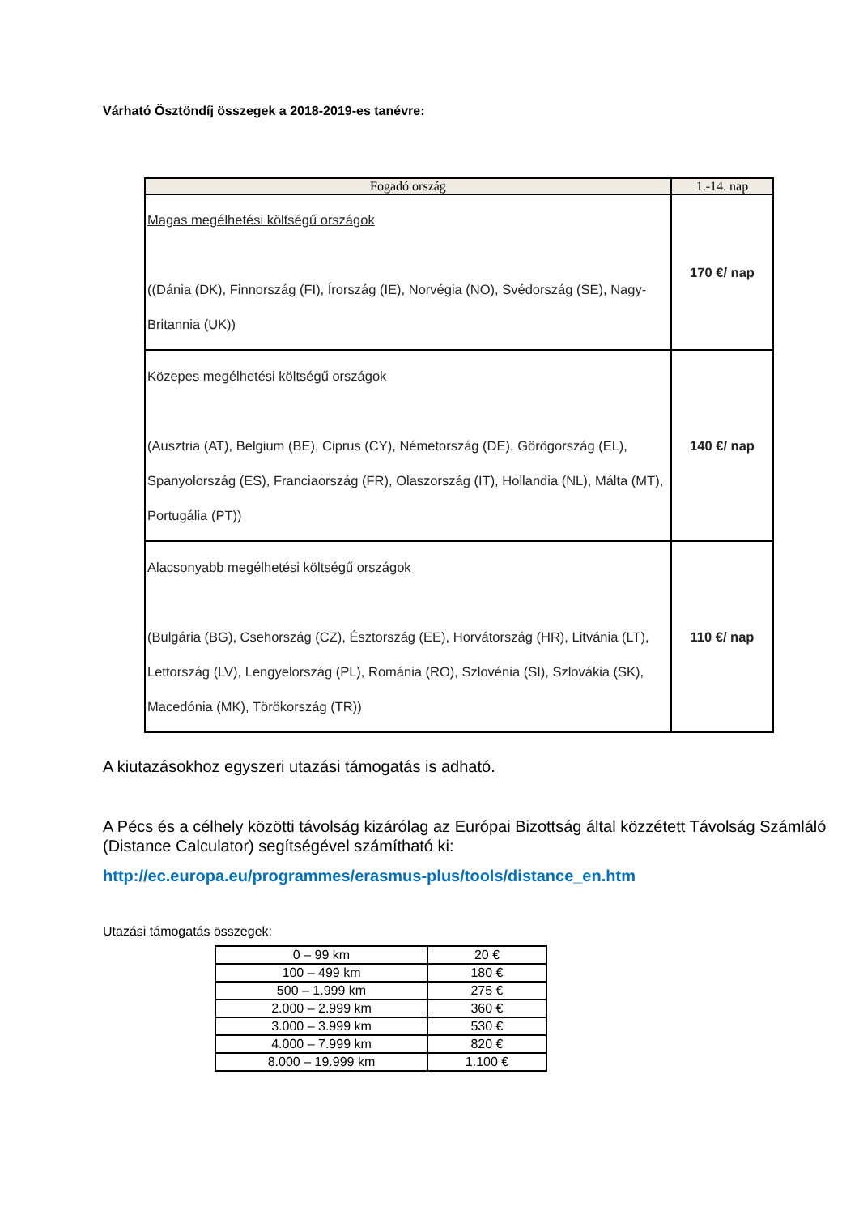Várható Ösztöndíj összegek a 2018-2019-es tanévre:
| Fogadó ország | 1.-14. nap |
| --- | --- |
| Magas megélhetési költségű országok ((Dánia (DK), Finnország (FI), Írország (IE), Norvégia (NO), Svédország (SE), Nagy-Britannia (UK)) | 170 €/ nap |
| Közepes megélhetési költségű országok (Ausztria (AT), Belgium (BE), Ciprus (CY), Németország (DE), Görögország (EL), Spanyolország (ES), Franciaország (FR), Olaszország (IT), Hollandia (NL), Málta (MT), Portugália (PT)) | 140 €/ nap |
| Alacsonyabb megélhetési költségű országok (Bulgária (BG), Csehország (CZ), Észtország (EE), Horvátország (HR), Litvánia (LT), Lettország (LV), Lengyelország (PL), Románia (RO), Szlovénia (SI), Szlovákia (SK), Macedónia (MK), Törökország (TR)) | 110 €/ nap |
A kiutazásokhoz egyszeri utazási támogatás is adható.
A Pécs és a célhely közötti távolság kizárólag az Európai Bizottság által közzétett Távolság Számláló (Distance Calculator) segítségével számítható ki:
http://ec.europa.eu/programmes/erasmus-plus/tools/distance_en.htm
Utazási támogatás összegek:
| 0 – 99 km | 20 € |
| 100 – 499 km | 180 € |
| 500 – 1.999 km | 275 € |
| 2.000 – 2.999 km | 360 € |
| 3.000 – 3.999 km | 530 € |
| 4.000 – 7.999 km | 820 € |
| 8.000 – 19.999 km | 1.100 € |